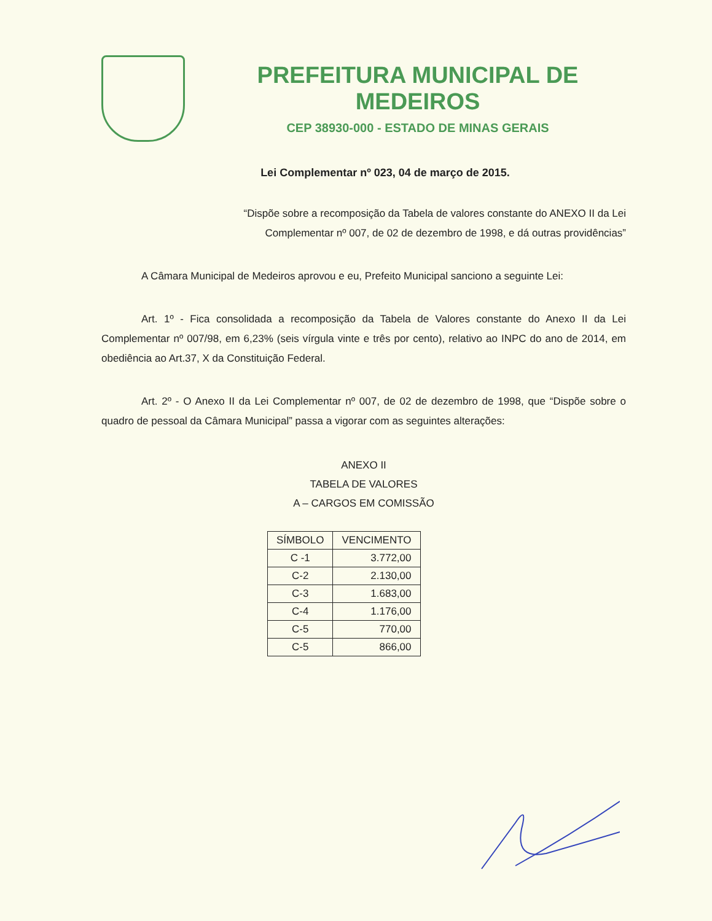PREFEITURA MUNICIPAL DE MEDEIROS
CEP 38930-000 - ESTADO DE MINAS GERAIS
Lei Complementar nº 023, 04 de março de 2015.
“Dispõe sobre a recomposição da Tabela de valores constante do ANEXO II da Lei Complementar nº 007, de 02 de dezembro de 1998, e dá outras providências”
A Câmara Municipal de Medeiros aprovou e eu, Prefeito Municipal sanciono a seguinte Lei:
Art. 1º - Fica consolidada a recomposição da Tabela de Valores constante do Anexo II da Lei Complementar nº 007/98, em 6,23% (seis vírgula vinte e três por cento), relativo ao INPC do ano de 2014, em obediência ao Art.37, X da Constituição Federal.
Art. 2º - O Anexo II da Lei Complementar nº 007, de 02 de dezembro de 1998, que “Dispõe sobre o quadro de pessoal da Câmara Municipal” passa a vigorar com as seguintes alterações:
ANEXO II
TABELA DE VALORES
A – CARGOS EM COMISSÃO
| SÍMBOLO | VENCIMENTO |
| --- | --- |
| C -1 | 3.772,00 |
| C-2 | 2.130,00 |
| C-3 | 1.683,00 |
| C-4 | 1.176,00 |
| C-5 | 770,00 |
| C-5 | 866,00 |